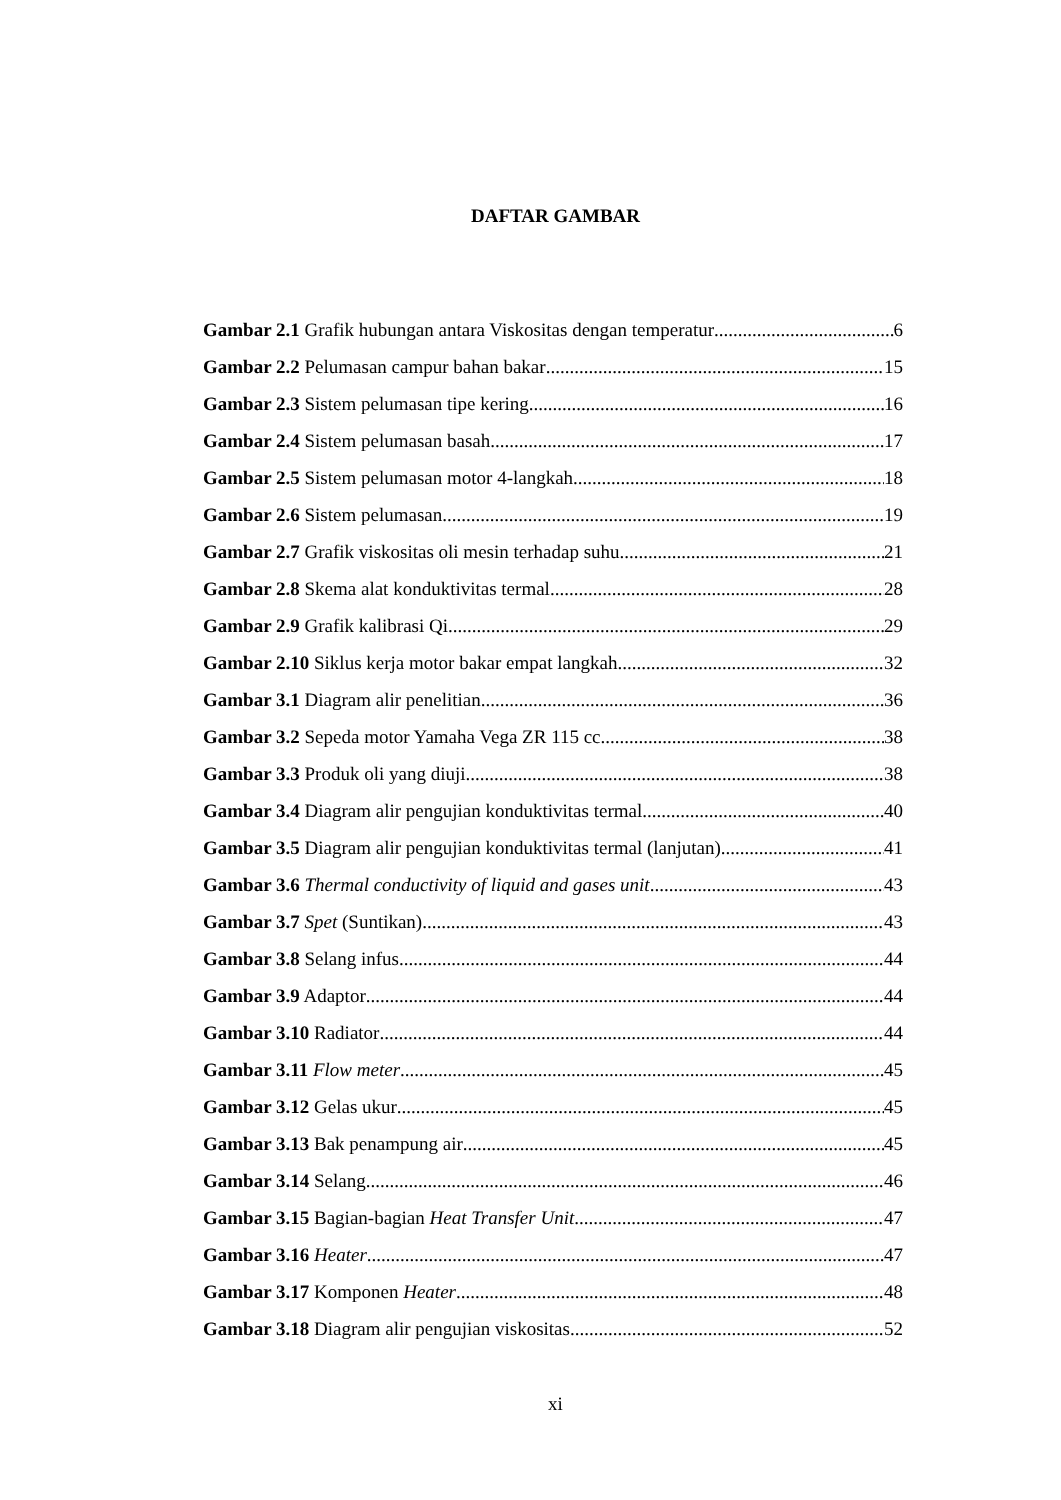DAFTAR GAMBAR
Gambar 2.1 Grafik hubungan antara Viskositas dengan temperatur 6
Gambar 2.2 Pelumasan campur bahan bakar 15
Gambar 2.3 Sistem pelumasan tipe kering 16
Gambar 2.4 Sistem pelumasan basah 17
Gambar 2.5 Sistem pelumasan motor 4-langkah 18
Gambar 2.6 Sistem pelumasan 19
Gambar 2.7 Grafik viskositas oli mesin terhadap suhu 21
Gambar 2.8 Skema alat konduktivitas termal 28
Gambar 2.9 Grafik kalibrasi Qi 29
Gambar 2.10 Siklus kerja motor bakar empat langkah 32
Gambar 3.1 Diagram alir penelitian 36
Gambar 3.2 Sepeda motor Yamaha Vega ZR 115 cc 38
Gambar 3.3 Produk oli yang diuji 38
Gambar 3.4 Diagram alir pengujian konduktivitas termal 40
Gambar 3.5 Diagram alir pengujian konduktivitas termal (lanjutan) 41
Gambar 3.6 Thermal conductivity of liquid and gases unit 43
Gambar 3.7 Spet (Suntikan) 43
Gambar 3.8 Selang infus 44
Gambar 3.9 Adaptor 44
Gambar 3.10 Radiator 44
Gambar 3.11 Flow meter 45
Gambar 3.12 Gelas ukur 45
Gambar 3.13 Bak penampung air 45
Gambar 3.14 Selang 46
Gambar 3.15 Bagian-bagian Heat Transfer Unit 47
Gambar 3.16 Heater 47
Gambar 3.17 Komponen Heater 48
Gambar 3.18 Diagram alir pengujian viskositas 52
xi